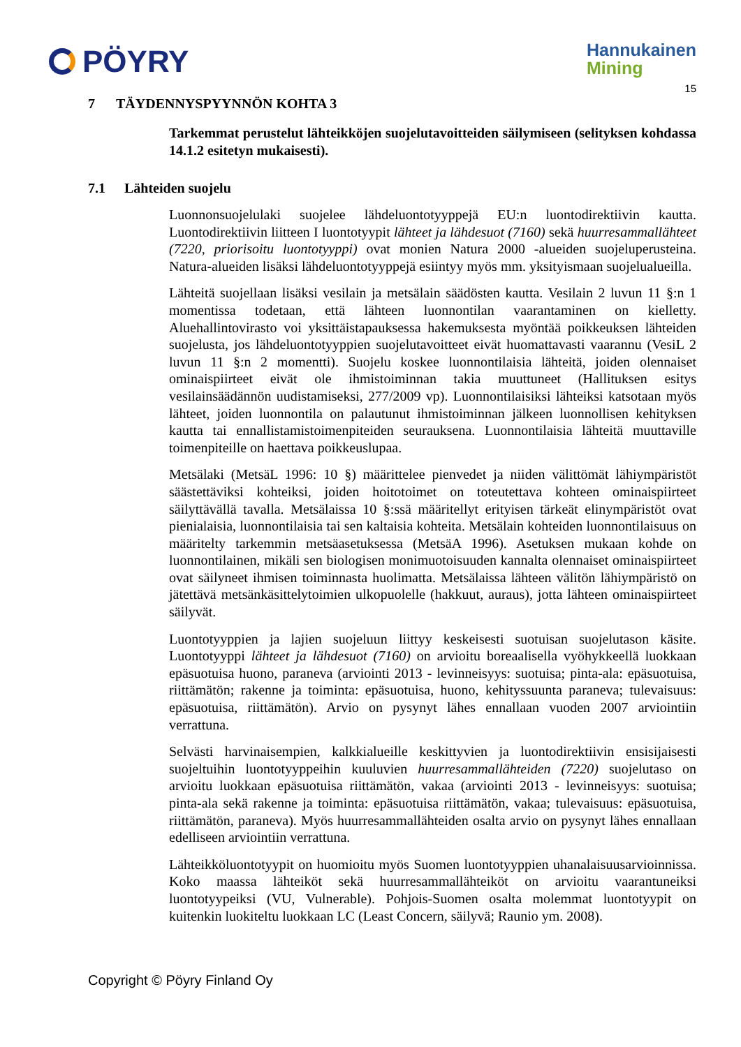PÖYRY
Hannukainen
Mining
15
7 TÄYDENNYSPYYNNÖN KOHTA 3
Tarkemmat perustelut lähteikköjen suojelutavoitteiden säilymiseen (selityksen kohdassa 14.1.2 esitetyn mukaisesti).
7.1 Lähteiden suojelu
Luonnonsuojelulaki suojelee lähdeluontotyyppejä EU:n luontodirektiivin kautta. Luontodirektiivin liitteen I luontotyypit lähteet ja lähdesuot (7160) sekä huurresammallähteet (7220, priorisoitu luontotyyppi) ovat monien Natura 2000 -alueiden suojeluperusteina. Natura-alueiden lisäksi lähdeluontotyyppejä esiintyy myös mm. yksityismaan suojelualueilla.
Lähteitä suojellaan lisäksi vesilain ja metsälain säädösten kautta. Vesilain 2 luvun 11 §:n 1 momentissa todetaan, että lähteen luonnontilan vaarantaminen on kielletty. Aluehallintovirasto voi yksittäistapauksessa hakemuksesta myöntää poikkeuksen lähteiden suojelusta, jos lähdeluontotyyppien suojelutavoitteet eivät huomattavasti vaarannu (VesiL 2 luvun 11 §:n 2 momentti). Suojelu koskee luonnontilaisia lähteitä, joiden olennaiset ominaispiirteet eivät ole ihmistoiminnan takia muuttuneet (Hallituksen esitys vesilainsäädännön uudistamiseksi, 277/2009 vp). Luonnontilaisiksi lähteiksi katsotaan myös lähteet, joiden luonnontila on palautunut ihmistoiminnan jälkeen luonnollisen kehityksen kautta tai ennallistamistoimenpiteiden seurauksena. Luonnontilaisia lähteitä muuttaville toimenpiteille on haettava poikkeuslupaa.
Metsälaki (MetsäL 1996: 10 §) määrittelee pienvedet ja niiden välittömät lähiympäristöt säästettäviksi kohteiksi, joiden hoitotoimet on toteutettava kohteen ominaispiirteet säilyttävällä tavalla. Metsälaissa 10 §:ssä määritellyt erityisen tärkeät elinympäristöt ovat pienialaisia, luonnontilaisia tai sen kaltaisia kohteita. Metsälain kohteiden luonnontilaisuus on määritelty tarkemmin metsäasetuksessa (MetsäA 1996). Asetuksen mukaan kohde on luonnontilainen, mikäli sen biologisen monimuotoisuuden kannalta olennaiset ominaispiirteet ovat säilyneet ihmisen toiminnasta huolimatta. Metsälaissa lähteen välitön lähiympäristö on jätettävä metsänkäsittelytoimien ulkopuolelle (hakkuut, auraus), jotta lähteen ominaispiirteet säilyvät.
Luontotyyppien ja lajien suojeluun liittyy keskeisesti suotuisan suojelutason käsite. Luontotyyppi lähteet ja lähdesuot (7160) on arvioitu boreaalisella vyöhykkeellä luokkaan epäsuotuisa huono, paraneva (arviointi 2013 - levinneisyys: suotuisa; pinta-ala: epäsuotuisa, riittämätön; rakenne ja toiminta: epäsuotuisa, huono, kehityssuunta paraneva; tulevaisuus: epäsuotuisa, riittämätön). Arvio on pysynyt lähes ennallaan vuoden 2007 arviointiin verrattuna.
Selvästi harvinaisempien, kalkkialueille keskittyvien ja luontodirektiivin ensisijaisesti suojeltuihin luontotyyppeihin kuuluvien huurresammallähteiden (7220) suojelutaso on arvioitu luokkaan epäsuotuisa riittämätön, vakaa (arviointi 2013 - levinneisyys: suotuisa; pinta-ala sekä rakenne ja toiminta: epäsuotuisa riittämätön, vakaa; tulevaisuus: epäsuotuisa, riittämätön, paraneva). Myös huurresammallähteiden osalta arvio on pysynyt lähes ennallaan edelliseen arviointiin verrattuna.
Lähteikköluontotyypit on huomioitu myös Suomen luontotyyppien uhanalaisuusarvioinnissa. Koko maassa lähteiköt sekä huurresammallähteiköt on arvioitu vaarantuneiksi luontotyypeiksi (VU, Vulnerable). Pohjois-Suomen osalta molemmat luontotyypit on kuitenkin luokiteltu luokkaan LC (Least Concern, säilyvä; Raunio ym. 2008).
Copyright © Pöyry Finland Oy